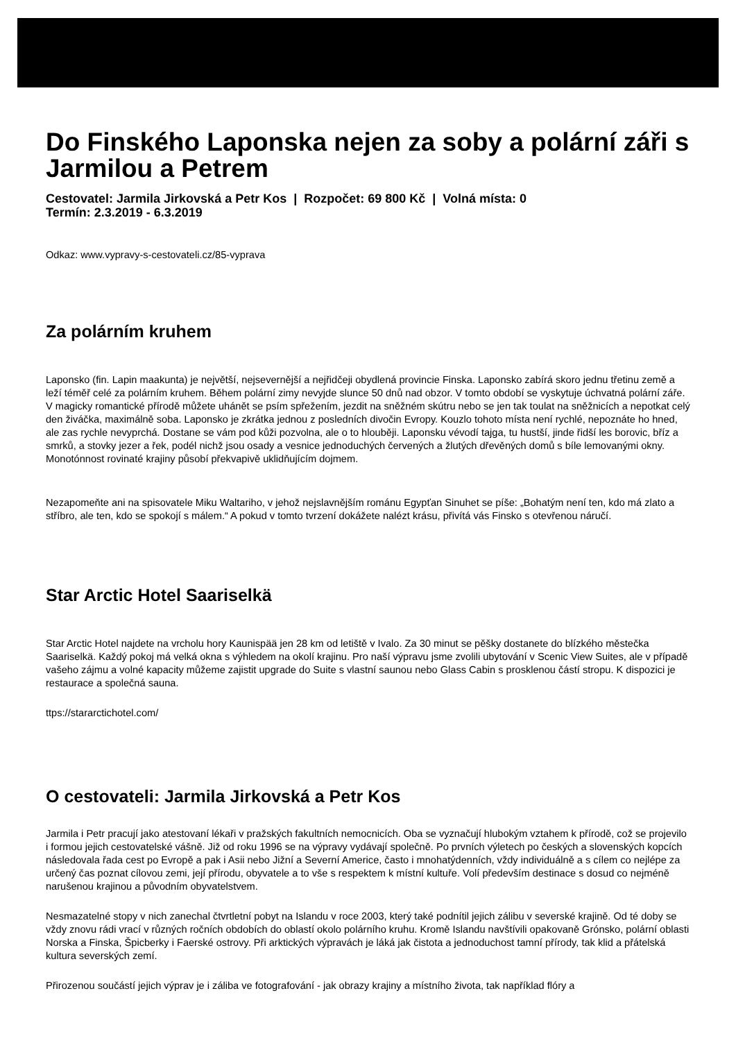Do Finského Laponska nejen za soby a polární záři s Jarmilou a Petrem
Cestovatel: Jarmila Jirkovská a Petr Kos | Rozpočet: 69 800 Kč | Volná místa: 0
Termín: 2.3.2019 - 6.3.2019
Odkaz: www.vypravy-s-cestovateli.cz/85-vyprava
Za polárním kruhem
Laponsko (fin. Lapin maakunta) je největší, nejsevernější a nejřidčeji obydlená provincie Finska. Laponsko zabírá skoro jednu třetinu země a leží téměř celé za polárním kruhem. Během polární zimy nevyjde slunce 50 dnů nad obzor. V tomto období se vyskytuje úchvatná polární záře. V magicky romantické přírodě můžete uhánět se psím spřežením, jezdit na sněžném skútru nebo se jen tak toulat na sněžnicích a nepotkat celý den živáčka, maximálně soba. Laponsko je zkrátka jednou z posledních divočin Evropy. Kouzlo tohoto místa není rychlé, nepoznáte ho hned, ale zas rychle nevyprchá. Dostane se vám pod kůži pozvolna, ale o to hlouběji. Laponsku vévodí tajga, tu hustší, jinde řidší les borovic, bříz a smrků, a stovky jezer a řek, podél nichž jsou osady a vesnice jednoduchých červených a žlutých dřevěných domů s bíle lemovanými okny. Monotónnost rovinaté krajiny působí překvapivě uklidňujícím dojmem.
Nezapomeňte ani na spisovatele Miku Waltariho, v jehož nejslavnějším románu Egypťan Sinuhet se píše: „Bohatým není ten, kdo má zlato a stříbro, ale ten, kdo se spokojí s málem.“ A pokud v tomto tvrzení dokážete nalézt krásu, přivítá vás Finsko s otevřenou náručí.
Star Arctic Hotel Saariselkä
Star Arctic Hotel najdete na vrcholu hory Kaunispää jen 28 km od letiště v Ivalo. Za 30 minut se pěšky dostanete do blízkého městečka Saariselkä. Každý pokoj má velká okna s výhledem na okolí krajinu. Pro naší výpravu jsme zvolili ubytování v Scenic View Suites, ale v případě vašeho zájmu a volné kapacity můžeme zajistit upgrade do Suite s vlastní saunou nebo Glass Cabin s prosklenou částí stropu. K dispozici je restaurace a společná sauna.
ttps://stararctichotel.com/
O cestovateli: Jarmila Jirkovská a Petr Kos
Jarmila i Petr pracují jako atestovaní lékaři v pražských fakultních nemocnicích. Oba se vyznačují hlubokým vztahem k přírodě, což se projevilo i formou jejich cestovatelské vášně. Již od roku 1996 se na výpravy vydávají společně. Po prvních výletech po českých a slovenských kopcích následovala řada cest po Evropě a pak i Asii nebo Jižní a Severní Americe, často i mnohatýdenních, vždy individuálně a s cílem co nejlépe za určený čas poznat cílovou zemi, její přírodu, obyvatele a to vše s respektem k místní kultuře. Volí především destinace s dosud co nejméně narušenou krajinou a původním obyvatelstvem.
Nesmazatelné stopy v nich zanechal čtvrtletní pobyt na Islandu v roce 2003, který také podnítil jejich zálibu v severské krajině. Od té doby se vždy znovu rádi vrací v různých ročních obdobích do oblastí okolo polárního kruhu. Kromě Islandu navštívili opakovaně Grónsko, polární oblasti Norska a Finska, Špicberky i Faerské ostrovy. Při arktických výpravách je láká jak čistota a jednoduchost tamní přírody, tak klid a přátelská kultura severských zemí.
Přirozenou součástí jejich výprav je i záliba ve fotografování - jak obrazy krajiny a místního života, tak například flóry a